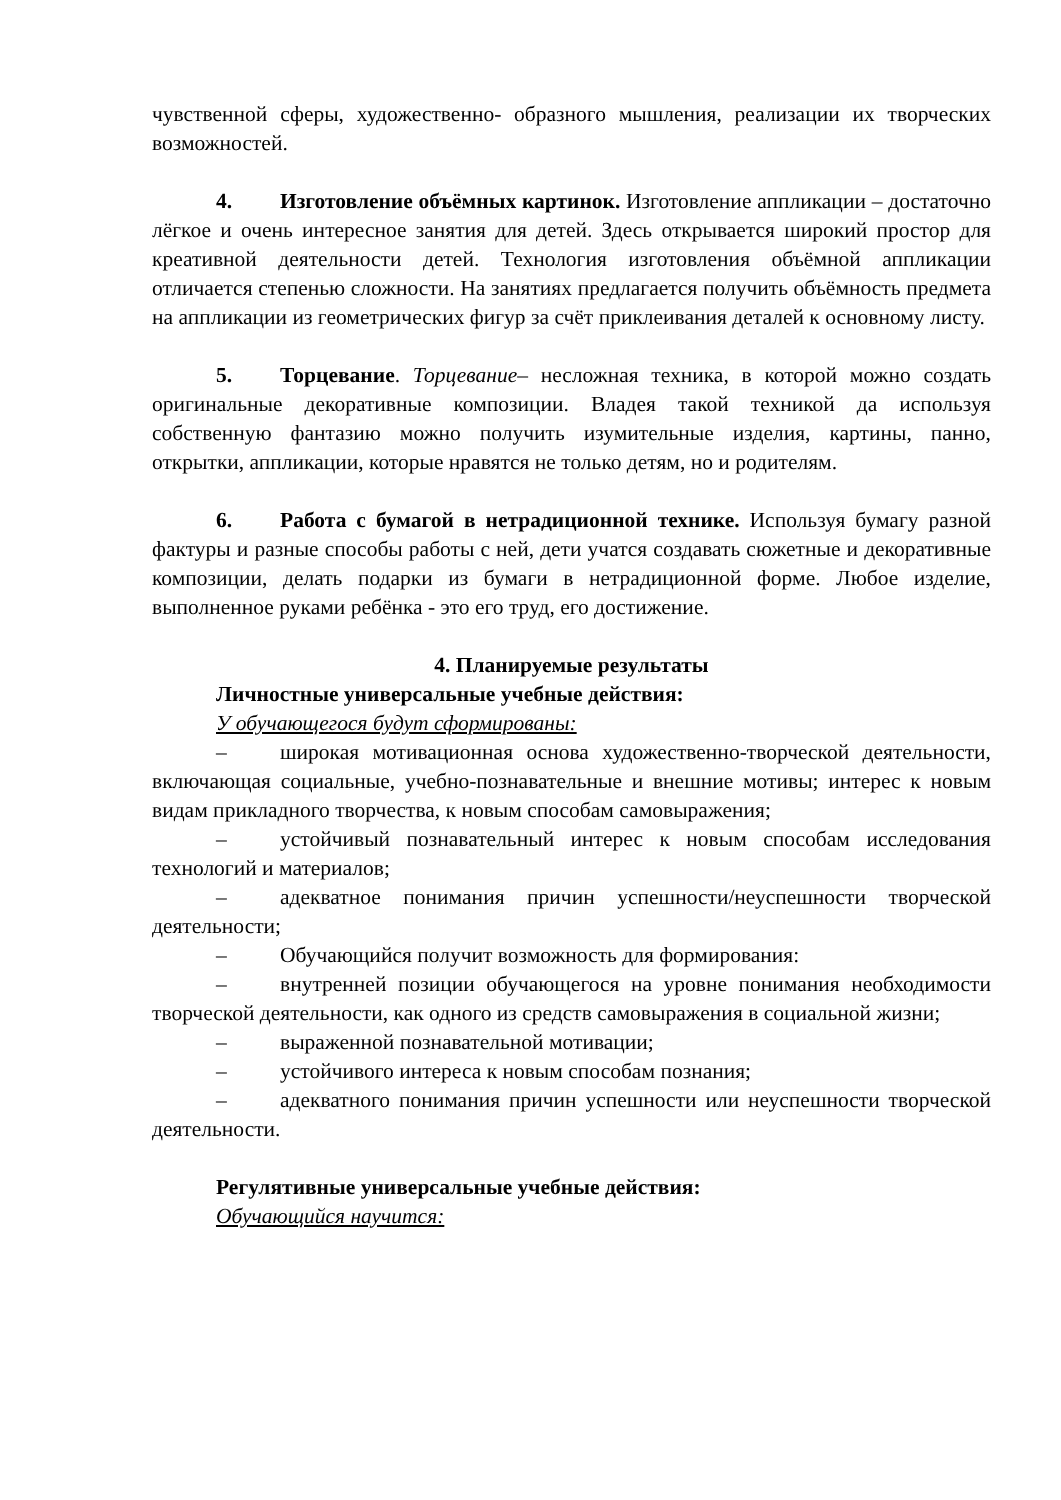чувственной сферы, художественно- образного мышления, реализации их творческих возможностей.
4. Изготовление объёмных картинок. Изготовление аппликации – достаточно лёгкое и очень интересное занятия для детей. Здесь открывается широкий простор для креативной деятельности детей. Технология изготовления объёмной аппликации отличается степенью сложности. На занятиях предлагается получить объёмность предмета на аппликации из геометрических фигур за счёт приклеивания деталей к основному листу.
5. Торцевание. Торцевание– несложная техника, в которой можно создать оригинальные декоративные композиции. Владея такой техникой да используя собственную фантазию можно получить изумительные изделия, картины, панно, открытки, аппликации, которые нравятся не только детям, но и родителям.
6. Работа с бумагой в нетрадиционной технике. Используя бумагу разной фактуры и разные способы работы с ней, дети учатся создавать сюжетные и декоративные композиции, делать подарки из бумаги в нетрадиционной форме. Любое изделие, выполненное руками ребёнка - это его труд, его достижение.
4. Планируемые результаты
Личностные универсальные учебные действия:
У обучающегося будут сформированы:
– широкая мотивационная основа художественно-творческой деятельности, включающая социальные, учебно-познавательные и внешние мотивы; интерес к новым видам прикладного творчества, к новым способам самовыражения;
– устойчивый познавательный интерес к новым способам исследования технологий и материалов;
– адекватное понимания причин успешности/неуспешности творческой деятельности;
– Обучающийся получит возможность для формирования:
– внутренней позиции обучающегося на уровне понимания необходимости творческой деятельности, как одного из средств самовыражения в социальной жизни;
– выраженной познавательной мотивации;
– устойчивого интереса к новым способам познания;
– адекватного понимания причин успешности или неуспешности творческой деятельности.
Регулятивные универсальные учебные действия:
Обучающийся научится: